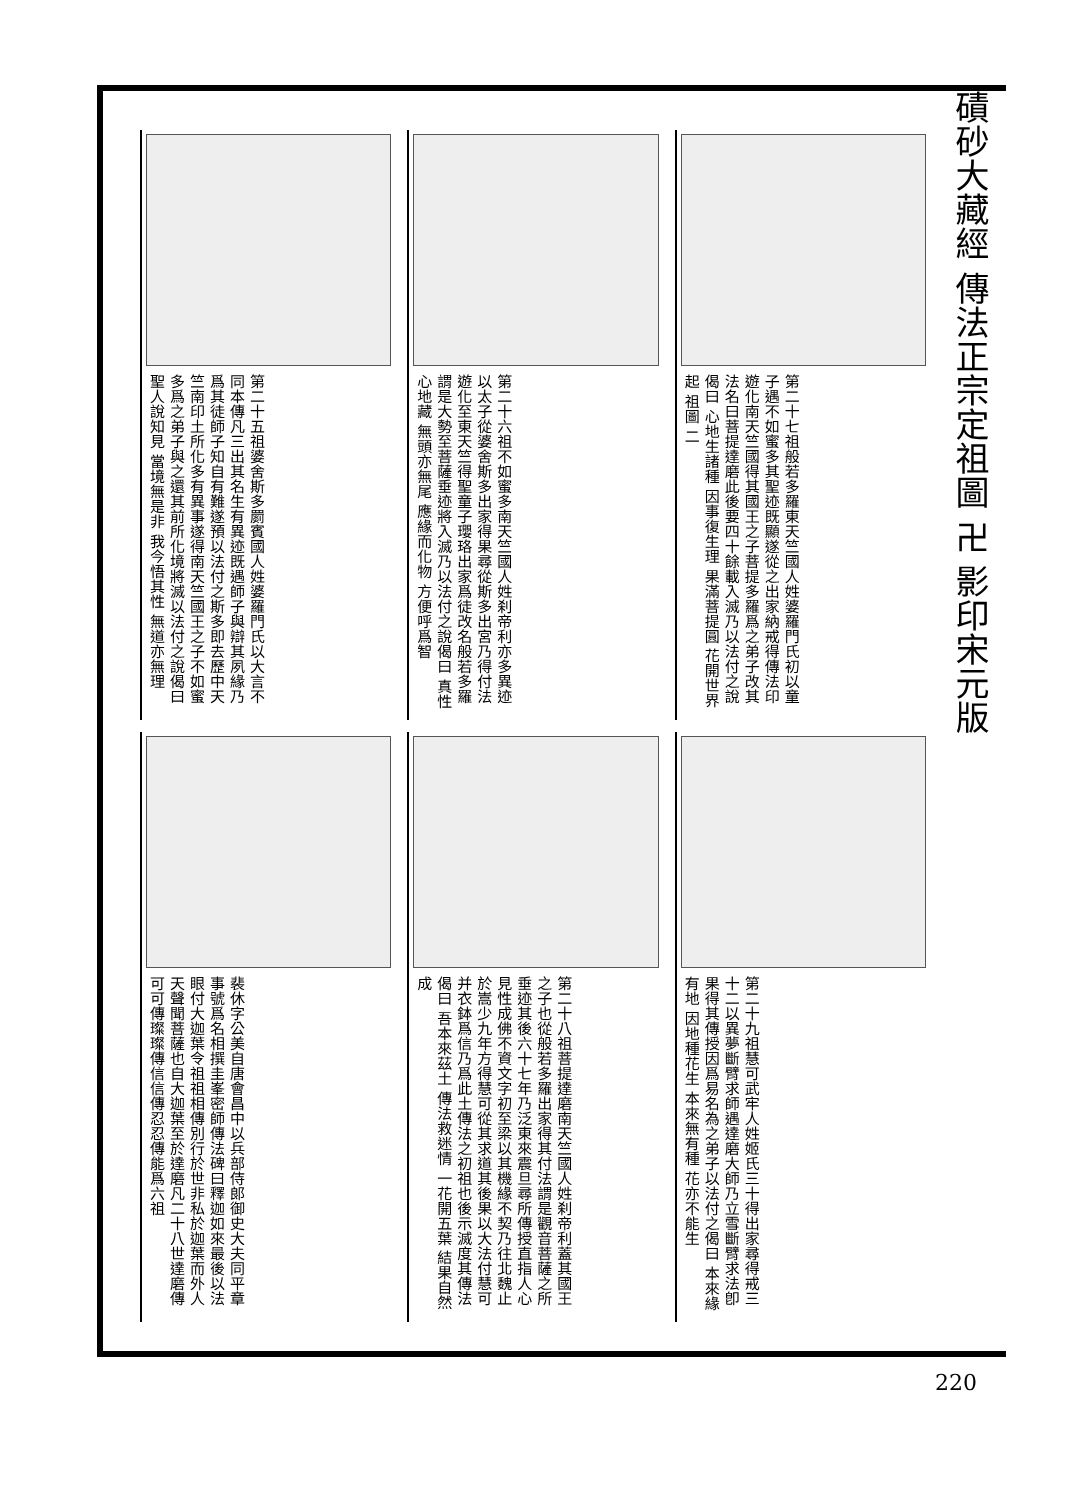磧砂大藏經 傳法正宗定祖圖 卍 影印宋元版
第二十五祖婆舍斯多罽賓國人姓婆羅門氏以大言不同本傳凡三出其名生有異迹既遇師子與辯其夙緣乃爲其徒師子知自有難遂預以法付之斯多即去歷中天竺南印土所化多有異事遂得南天竺國王之子不如蜜多爲之弟子與之還其前所化境將滅以法付之說偈曰 聖人說知見 當境無是非 我今悟其性 無道亦無理
第二十六祖不如蜜多南天竺國人姓刹帝利亦多異迹以太子從婆舍斯多出家得果尋從斯多出宮乃得付法遊化至東天竺得聖童子瓔珞出家爲徒改名般若多羅謂是大勢至菩薩垂迹將入滅乃以法付之說偈曰 真性心地藏 無頭亦無尾 應緣而化物 方便呼爲智
第二十七祖般若多羅東天竺國人姓婆羅門氏初以童子遇不如蜜多其聖迹既顯遂從之出家納戒得傳法印遊化南天竺國得其國王之子菩提多羅爲之弟子改其法名曰菩提達磨此後要四十餘載入滅乃以法付之說偈曰 心地生諸種 因事復生理 果滿菩提圓 花開世界起 祖圖 二
裴休字公美自唐會昌中以兵部侍郎御史大夫同平章事號爲名相撰圭峯密師傳法碑曰釋迦如來最後以法眼付大迦葉令祖祖相傳別行於世非私於迦葉而外人天聲聞菩薩也自大迦葉至於達磨凡二十八世達磨傳可可傳璨璨傳信信傳忍忍傳能爲六祖
第二十八祖菩提達磨南天竺國人姓刹帝利蓋其國王之子也從般若多羅出家得其付法謂是觀音菩薩之所垂迹其後六十七年乃泛東來震旦尋所傳授直指人心見性成佛不資文字初至梁以其機緣不契乃往北魏止於嵩少九年方得慧可從其求道其後果以大法付慧可并衣鉢爲信乃爲此土傳法之初祖也後示滅度其傳法偈曰 吾本來茲土 傳法救迷情 一花開五葉 結果自然成
第二十九祖慧可武牢人姓姬氏三十得出家尋得戒三十二以異夢斷臂求師遇達磨大師乃立雪斷臂求法卽果得其傳授因爲易名為之弟子以法付之偈曰 本來緣有地 因地種花生 本來無有種 花亦不能生
220